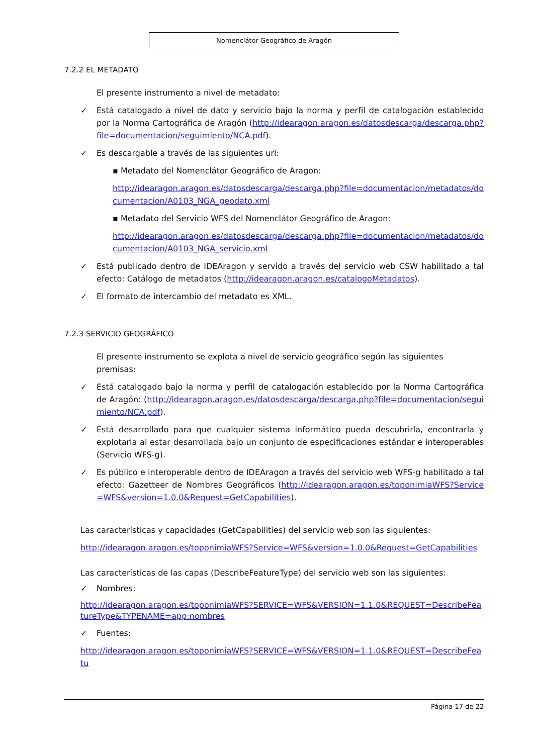Nomenclátor Geográfico de Aragón
7.2.2 EL METADATO
El presente instrumento a nivel de metadato:
✓ Está catalogado a nivel de dato y servicio bajo la norma y perfil de catalogación establecido por la Norma Cartográfica de Aragón (http://idearagon.aragon.es/datosdescarga/descarga.php?file=documentacion/seguimiento/NCA.pdf).
✓ Es descargable a través de las siguientes url:
▪ Metadato del Nomenclátor Geográfico de Aragon:
http://idearagon.aragon.es/datosdescarga/descarga.php?file=documentacion/metadatos/documentacion/A0103_NGA_geodato.xml
▪ Metadato del Servicio WFS del Nomenclátor Geográfico de Aragon:
http://idearagon.aragon.es/datosdescarga/descarga.php?file=documentacion/metadatos/documentacion/A0103_NGA_servicio.xml
✓ Está publicado dentro de IDEAragon y servido a través del servicio web CSW habilitado a tal efecto: Catálogo de metadatos (http://idearagon.aragon.es/catalogoMetadatos).
✓ El formato de intercambio del metadato es XML.
7.2.3 SERVICIO GEOGRÁFICO
El presente instrumento se explota a nivel de servicio geográfico según las siguientes premisas:
✓ Está catalogado bajo la norma y perfil de catalogación establecido por la Norma Cartográfica de Aragón: (http://idearagon.aragon.es/datosdescarga/descarga.php?file=documentacion/seguimiento/NCA.pdf).
✓ Está desarrollado para que cualquier sistema informático pueda descubrirla, encontrarla y explotarla al estar desarrollada bajo un conjunto de especificaciones estándar e interoperables (Servicio WFS-g).
✓ Es público e interoperable dentro de IDEAragon a través del servicio web WFS-g habilitado a tal efecto: Gazetteer de Nombres Geográficos (http://idearagon.aragon.es/toponimiaWFS?Service=WFS&version=1.0.0&Request=GetCapabilities).
Las características y capacidades (GetCapabilities) del servicio web son las siguientes:
http://idearagon.aragon.es/toponimiaWFS?Service=WFS&version=1.0.0&Request=GetCapabilities
Las características de las capas (DescribeFeatureType) del servicio web son las siguientes:
✓ Nombres:
http://idearagon.aragon.es/toponimiaWFS?SERVICE=WFS&VERSION=1.1.0&REQUEST=DescribeFeatureType&TYPENAME=app:nombres
✓ Fuentes:
http://idearagon.aragon.es/toponimiaWFS?SERVICE=WFS&VERSION=1.1.0&REQUEST=DescribeFeatu
Página 17 de 22